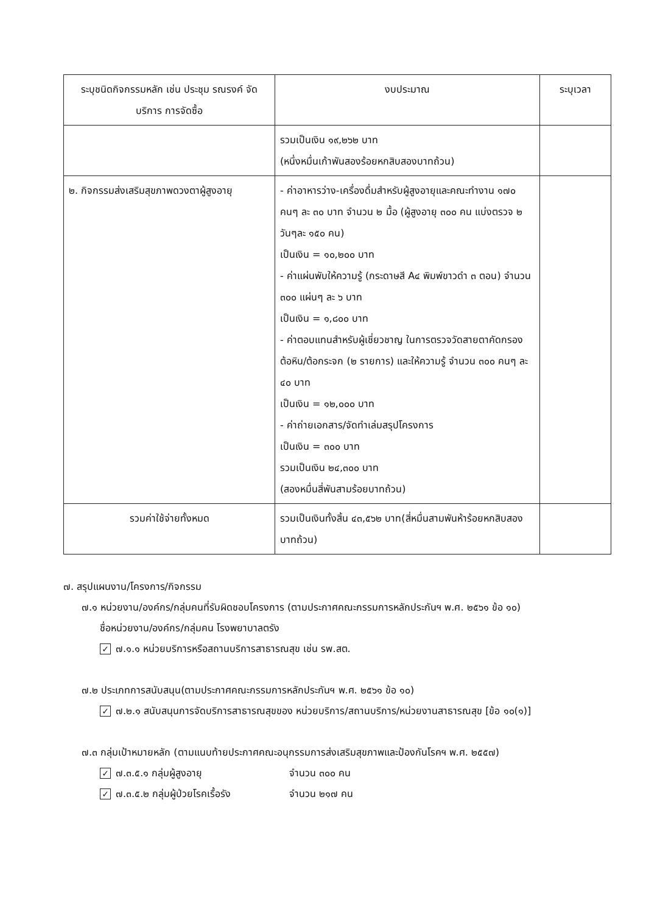| ระบุชนิดกิจกรรมหลัก เช่น ประชุม รณรงค์ จัดบริการ การจัดซื้อ | งบประมาณ | ระบุเวลา |
| --- | --- | --- |
| | รวมเป็นเงิน ๑๙,๒๖๒ บาท (หนึ่งหมื่นเก้าพันสองร้อยหกสิบสองบาทถ้วน) | |
| ๒. กิจกรรมส่งเสริมสุขภาพดวงตาผู้สูงอายุ | - ค่าอาหารว่าง-เครื่องดื่มสำหรับผู้สูงอายุและคณะทำงาน ๑๗๐ คนๆ ละ ๓๐ บาท จำนวน ๒ มื้อ (ผู้สูงอายุ ๓๐๐ คน แบ่งตรวจ ๒ วันๆละ ๑๕๐ คน) เป็นเงิน = ๑๐,๒๐๐ บาท - ค่าแผ่นพับให้ความรู้ (กระดาษสี A๔ พิมพ์ขาวดำ ๓ ตอน) จำนวน ๓๐๐ แผ่นๆ ละ ๖ บาท เป็นเงิน = ๑,๘๐๐ บาท - ค่าตอบแทนสำหรับผู้เชี่ยวชาญ ในการตรวจวัดสายตาคัดกรองต้อหิน/ต้อกระจก (๒ รายการ) และให้ความรู้ จำนวน ๓๐๐ คนๆ ละ ๔๐ บาท เป็นเงิน = ๑๒,๐๐๐ บาท - ค่าถ่ายเอกสาร/จัดทำเล่มสรุปโครงการ เป็นเงิน = ๓๐๐ บาท รวมเป็นเงิน ๒๔,๓๐๐ บาท (สองหมื่นสี่พันสามร้อยบาทถ้วน) | |
| รวมค่าใช้จ่ายทั้งหมด | รวมเป็นเงินทั้งสิ้น ๔๓,๕๖๒ บาท(สี่หมื่นสามพันห้าร้อยหกสิบสองบาทถ้วน) | |
๗. สรุปแผนงาน/โครงการ/กิจกรรม
๗.๑ หน่วยงาน/องค์กร/กลุ่มคนที่รับผิดชอบโครงการ (ตามประกาศคณะกรรมการหลักประกันฯ พ.ศ. ๒๕๖๑ ข้อ ๑๐)
ชื่อหน่วยงาน/องค์กร/กลุ่มคน โรงพยาบาลตรัง
✓ ๗.๑.๑ หน่วยบริการหรือสถานบริการสาธารณสุข เช่น รพ.สต.
๗.๒ ประเภทการสนับสนุน(ตามประกาศคณะกรรมการหลักประกันฯ พ.ศ. ๒๕๖๑ ข้อ ๑๐)
✓ ๗.๒.๑ สนับสนุนการจัดบริการสาธารณสุขของ หน่วยบริการ/สถานบริการ/หน่วยงานสาธารณสุข [ข้อ ๑๐(๑)]
๗.๓ กลุ่มเป้าหมายหลัก (ตามแนบท้ายประกาศคณะอนุกรรมการส่งเสริมสุขภาพและป้องกันโรคฯ พ.ศ. ๒๕๕๗)
✓ ๗.๓.๕.๑ กลุ่มผู้สูงอายุ จำนวน ๓๐๐ คน
✓ ๗.๓.๕.๒ กลุ่มผู้ป่วยโรคเรื้อรัง จำนวน ๒๑๗ คน